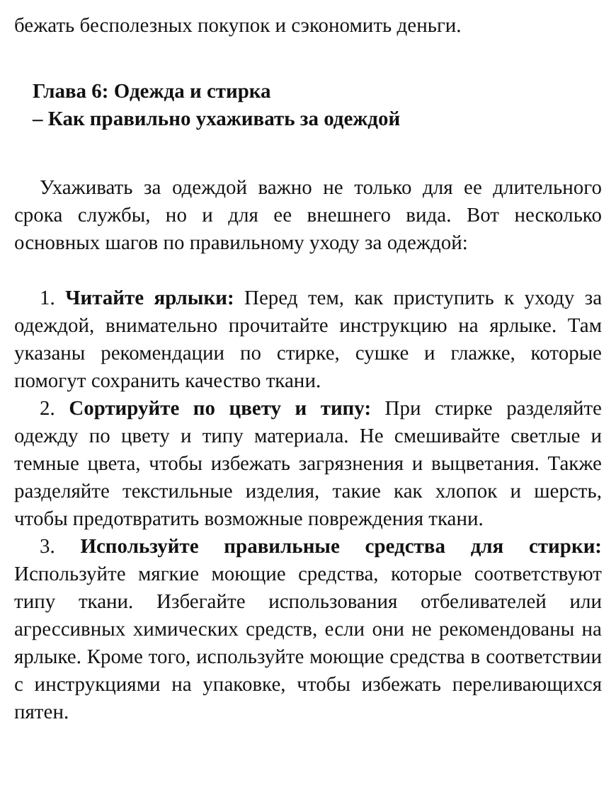бежать бесполезных покупок и сэкономить деньги.
Глава 6: Одежда и стирка
– Как правильно ухаживать за одеждой
Ухаживать за одеждой важно не только для ее длительного срока службы, но и для ее внешнего вида. Вот несколько основных шагов по правильному уходу за одеждой:
1. Читайте ярлыки: Перед тем, как приступить к уходу за одеждой, внимательно прочитайте инструкцию на ярлыке. Там указаны рекомендации по стирке, сушке и глажке, которые помогут сохранить качество ткани.
2. Сортируйте по цвету и типу: При стирке разделяйте одежду по цвету и типу материала. Не смешивайте светлые и темные цвета, чтобы избежать загрязнения и выцветания. Также разделяйте текстильные изделия, такие как хлопок и шерсть, чтобы предотвратить возможные повреждения ткани.
3. Используйте правильные средства для стирки: Используйте мягкие моющие средства, которые соответствуют типу ткани. Избегайте использования отбеливателей или агрессивных химических средств, если они не рекомендованы на ярлыке. Кроме того, используйте моющие средства в соответствии с инструкциями на упаковке, чтобы избежать переливающихся пятен.